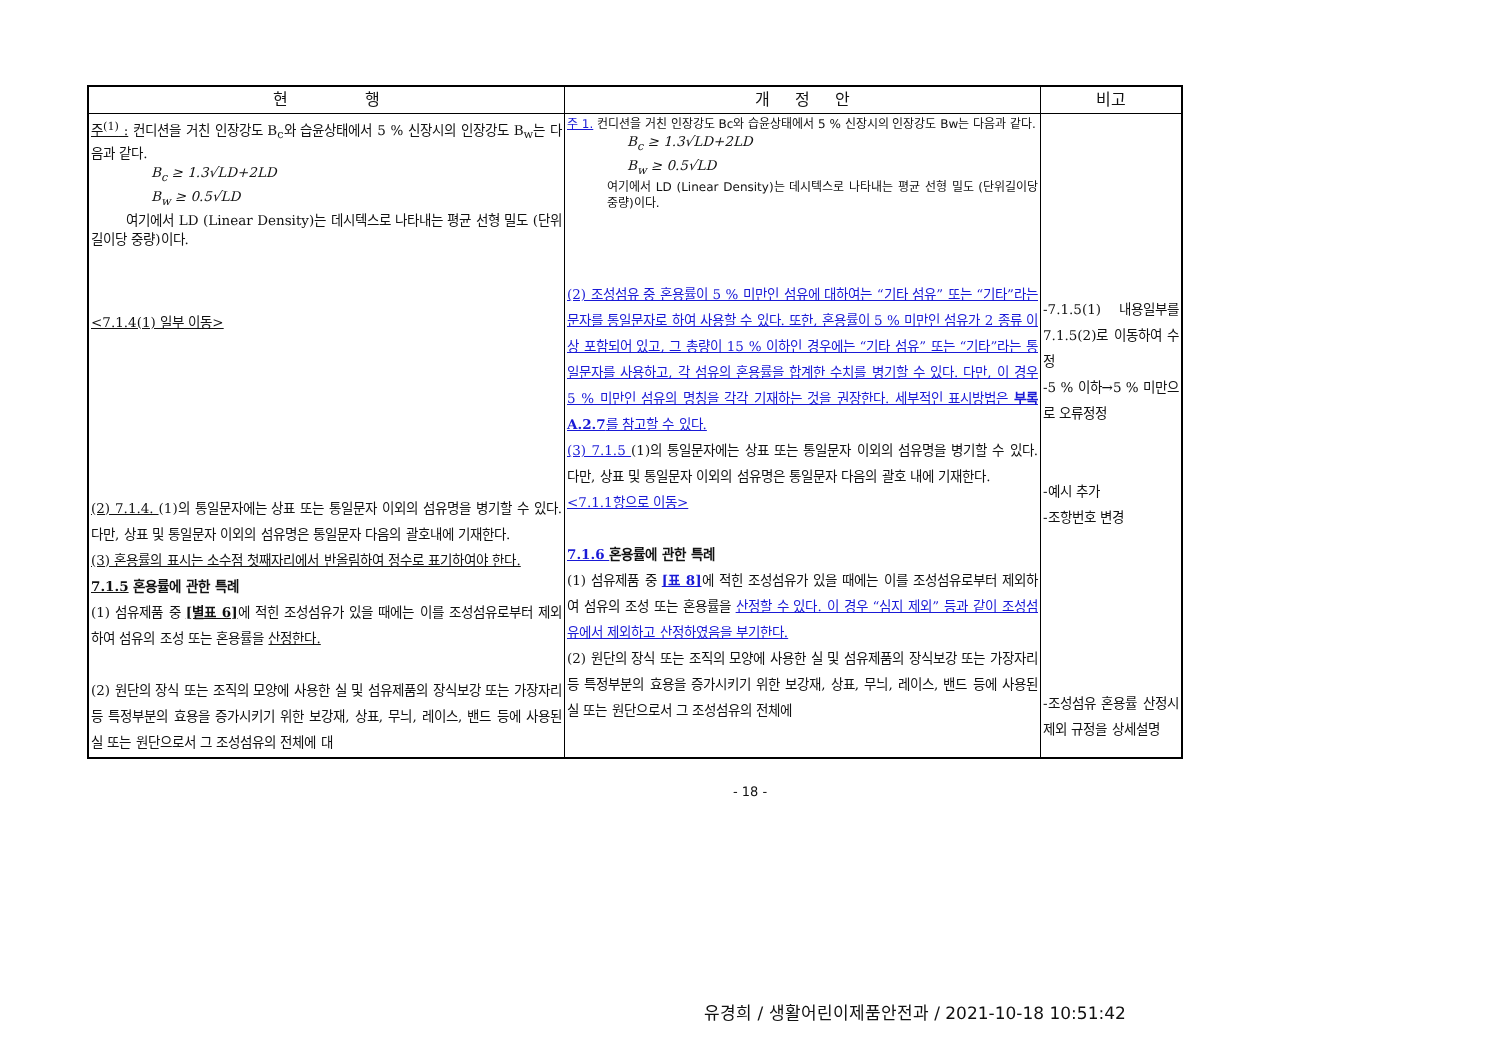| 현 행 | 개 정 안 | 비고 |
| --- | --- | --- |
| 주<sup>(1)</sup> : 컨디션을 거친 인장강도 B<sub>c</sub>와 습윤상태에서 5 % 신장시의 인장강도 B<sub>w</sub>는 다음과 같다. B<sub>c</sub> ≥ 1.3√LD+2LD B<sub>w</sub> ≥ 0.5√LD 여기에서 LD (Linear Density)는 데시텍스로 나타내는 평균 선형 밀도 (단위길이당 중량)이다. <7.1.4(1) 일부 이동> (2) 7.1.4. (1)의 통일문자에는 상표 또는 통일문자 이외의 섬유명을 병기할 수 있다. 다만, 상표 및 통일문자 이외의 섬유명은 통일문자 다음의 괄호내에 기재한다. (3) 혼용률의 표시는 소수점 첫째자리에서 반올림하여 정수로 표기하여야 한다. 7.1.5 혼용률에 관한 특례 (1) 섬유제품 중 [별표 6] 에 적힌 조성섬유가 있을 때에는 이를 조성섬유로부터 제외하여 섬유의 조성 또는 혼용률을 산정한다. (2) 원단의 장식 또는 조직의 모양에 사용한 실 및 섬유제품의 장식보강 또는 가장자리 등 특정부분의 효용을 증가시키기 위한 보강재, 상표, 무늬, 레이스, 밴드 등에 사용된 실 또는 원단으로서 그 조성섬유의 전체에 대 | 주 1. 컨디션을 거친 인장강도 Bc와 습윤상태에서 5 % 신장시의 인장강도 Bw는 다음과 같다. B<sub>c</sub> ≥ 1.3√LD+2LD B<sub>w</sub> ≥ 0.5√LD 여기에서 LD (Linear Density)는 데시텍스로 나타내는 평균 선형 밀도 (단위길이당 중량)이다. (2) 조성섬유 중 혼용률이 5 % 미만인 섬유에 대하여는 “기타 섬유” 또는 “기타”라는 문자를 통일문자로 하여 사용할 수 있다. 또한, 혼용률이 5 % 미만인 섬유가 2 종류 이상 포함되어 있고, 그 총량이 15 % 이하인 경우에는 “기타 섬유” 또는 “기타”라는 통일문자를 사용하고, 각 섬유의 혼용률을 합계한 수치를 병기할 수 있다. 다만, 이 경우 5 % 미만인 섬유의 명칭을 각각 기재하는 것을 권장한다. 세부적인 표시방법은 부록 A.2.7 를 참고할 수 있다. (3) 7.1.5 (1)의 통일문자에는 상표 또는 통일문자 이외의 섬유명을 병기할 수 있다. 다만, 상표 및 통일문자 이외의 섬유명은 통일문자 다음의 괄호 내에 기재한다. <7.1.1항으로 이동> 7.1.6 혼용률에 관한 특례 (1) 섬유제품 중 [표 8] 에 적힌 조성섬유가 있을 때에는 이를 조성섬유로부터 제외하여 섬유의 조성 또는 혼용률을 산정할 수 있다. 이 경우 “심지 제외” 등과 같이 조성섬유에서 제외하고 산정하였음을 부기한다. (2) 원단의 장식 또는 조직의 모양에 사용한 실 및 섬유제품의 장식보강 또는 가장자리 등 특정부분의 효용을 증가시키기 위한 보강재, 상표, 무늬, 레이스, 밴드 등에 사용된 실 또는 원단으로서 그 조성섬유의 전체에 | -7.1.5(1) 내용일부를 7.1.5(2)로 이동하여 수정 -5 % 이하→5 % 미만으로 오류정정 -예시 추가 -조항번호 변경 -조성섬유 혼용률 산정시 제외 규정을 상세설명 |
- 18 -
유경희 / 생활어린이제품안전과 / 2021-10-18 10:51:42